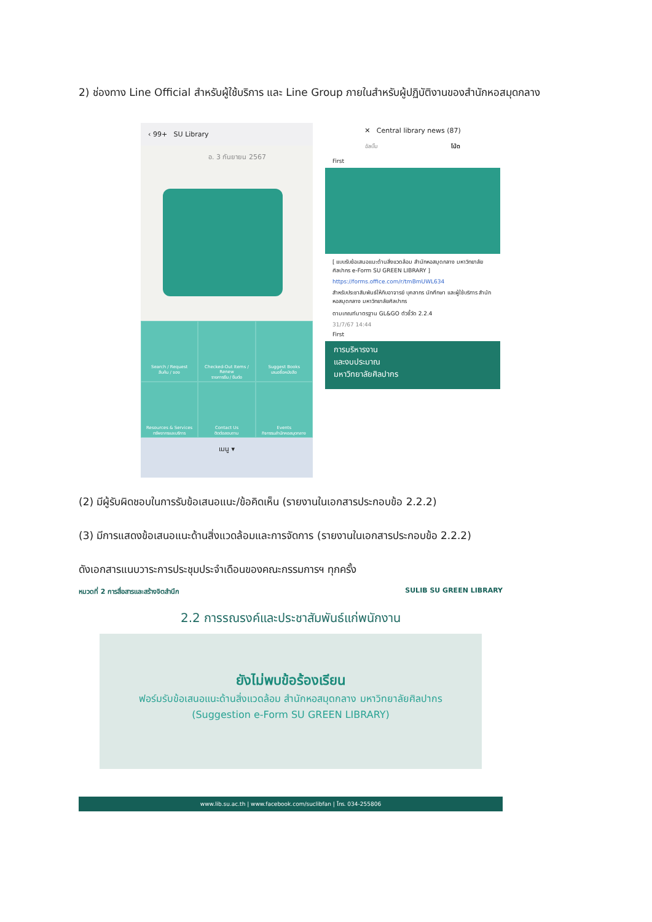2) ช่องทาง Line Official สำหรับผู้ใช้บริการ และ Line Group ภายในสำหรับผู้ปฏิบัติงานของสำนักหอสมุดกลาง
‹ 99+ SU Library
อ. 3 กันยายน 2567
Search / Request
สืบค้น / จอง
Checked-Out Items / Renew
รายการยืม / ยืมต่อ
Suggest Books
เสนอซื้อหนังสือ
Resources & Services
ทรัพยากรและบริการ
Contact Us
ติดต่อสอบถาม
Events
กิจกรรมสำนักหอสมุดกลาง
เมนู ▾
✕ Central library news (87)
อัลบั้ม โน้ต
First
[ แบบรับข้อเสนอแนะด้านสิ่งแวดล้อม สำนักหอสมุดกลาง มหาวิทยาลัยศิลปากร e-Form SU GREEN LIBRARY ]
https://forms.office.com/r/tmBmUWL634
สำหรับประชาสัมพันธ์ให้กับอาจารย์ บุคลากร นักศึกษา และผู้ใช้บริการ สำนักหอสมุดกลาง มหาวิทยาลัยศิลปากร
ตามเกณฑ์มาตรฐาน GL&GO ตัวชี้วัด 2.2.4
31/7/67 14:44
First
การบริหารงาน
และงบประมาณ
มหาวิทยาลัยศิลปากร
(2) มีผู้รับผิดชอบในการรับข้อเสนอแนะ/ข้อคิดเห็น (รายงานในเอกสารประกอบข้อ 2.2.2)
(3) มีการแสดงข้อเสนอแนะด้านสิ่งแวดล้อมและการจัดการ (รายงานในเอกสารประกอบข้อ 2.2.2)
ดังเอกสารแนบวาระการประชุมประจำเดือนของคณะกรรมการฯ ทุกครั้ง
หมวดที่ 2 การสื่อสารและสร้างจิตสำนึก SULIB SU GREEN LIBRARY
2.2 การรณรงค์และประชาสัมพันธ์แก่พนักงาน
ยังไม่พบข้อร้องเรียน
ฟอร์มรับข้อเสนอแนะด้านสิ่งแวดล้อม สำนักหอสมุดกลาง มหาวิทยาลัยศิลปากร
(Suggestion e-Form SU GREEN LIBRARY)
www.lib.su.ac.th | www.facebook.com/suclibfan | โทร. 034-255806